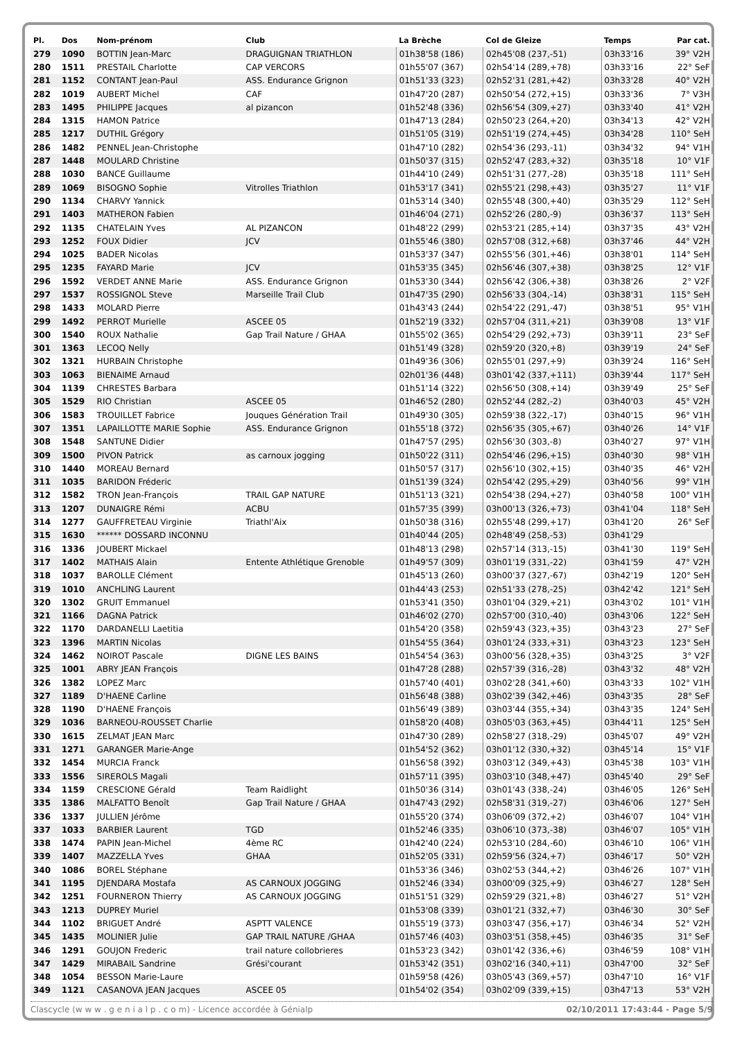| Pl. | Dos | Nom-prénom | Club | La Brèche | Col de Gleize | Temps | Par cat. |
| --- | --- | --- | --- | --- | --- | --- | --- |
| 279 | 1090 | BOTTIN Jean-Marc | DRAGUIGNAN TRIATHLON | 01h38'58 (186) | 02h45'08 (237,-51) | 03h33'16 | 39° V2H |
| 280 | 1511 | PRESTAIL Charlotte | CAP VERCORS | 01h55'07 (367) | 02h54'14 (289,+78) | 03h33'16 | 22° SeF |
| 281 | 1152 | CONTANT Jean-Paul | ASS. Endurance Grignon | 01h51'33 (323) | 02h52'31 (281,+42) | 03h33'28 | 40° V2H |
| 282 | 1019 | AUBERT Michel | CAF | 01h47'20 (287) | 02h50'54 (272,+15) | 03h33'36 | 7° V3H |
| 283 | 1495 | PHILIPPE Jacques | al pizancon | 01h52'48 (336) | 02h56'54 (309,+27) | 03h33'40 | 41° V2H |
| 284 | 1315 | HAMON Patrice | | 01h47'13 (284) | 02h50'23 (264,+20) | 03h34'13 | 42° V2H |
| 285 | 1217 | DUTHIL Grégory | | 01h51'05 (319) | 02h51'19 (274,+45) | 03h34'28 | 110° SeH |
| 286 | 1482 | PENNEL Jean-Christophe | | 01h47'10 (282) | 02h54'36 (293,-11) | 03h34'32 | 94° V1H |
| 287 | 1448 | MOULARD Christine | | 01h50'37 (315) | 02h52'47 (283,+32) | 03h35'18 | 10° V1F |
| 288 | 1030 | BANCE Guillaume | | 01h44'10 (249) | 02h51'31 (277,-28) | 03h35'18 | 111° SeH |
| 289 | 1069 | BISOGNO Sophie | Vitrolles Triathlon | 01h53'17 (341) | 02h55'21 (298,+43) | 03h35'27 | 11° V1F |
| 290 | 1134 | CHARVY Yannick | | 01h53'14 (340) | 02h55'48 (300,+40) | 03h35'29 | 112° SeH |
| 291 | 1403 | MATHERON Fabien | | 01h46'04 (271) | 02h52'26 (280,-9) | 03h36'37 | 113° SeH |
| 292 | 1135 | CHATELAIN Yves | AL PIZANCON | 01h48'22 (299) | 02h53'21 (285,+14) | 03h37'35 | 43° V2H |
| 293 | 1252 | FOUX Didier | JCV | 01h55'46 (380) | 02h57'08 (312,+68) | 03h37'46 | 44° V2H |
| 294 | 1025 | BADER Nicolas | | 01h53'37 (347) | 02h55'56 (301,+46) | 03h38'01 | 114° SeH |
| 295 | 1235 | FAYARD Marie | JCV | 01h53'35 (345) | 02h56'46 (307,+38) | 03h38'25 | 12° V1F |
| 296 | 1592 | VERDET ANNE Marie | ASS. Endurance Grignon | 01h53'30 (344) | 02h56'42 (306,+38) | 03h38'26 | 2° V2F |
| 297 | 1537 | ROSSIGNOL Steve | Marseille Trail Club | 01h47'35 (290) | 02h56'33 (304,-14) | 03h38'31 | 115° SeH |
| 298 | 1433 | MOLARD Pierre | | 01h43'43 (244) | 02h54'22 (291,-47) | 03h38'51 | 95° V1H |
| 299 | 1492 | PERROT Murielle | ASCEE 05 | 01h52'19 (332) | 02h57'04 (311,+21) | 03h39'08 | 13° V1F |
| 300 | 1540 | ROUX Nathalie | Gap Trail Nature / GHAA | 01h55'02 (365) | 02h54'29 (292,+73) | 03h39'11 | 23° SeF |
| 301 | 1363 | LECOQ Nelly | | 01h51'49 (328) | 02h59'20 (320,+8) | 03h39'19 | 24° SeF |
| 302 | 1321 | HURBAIN Christophe | | 01h49'36 (306) | 02h55'01 (297,+9) | 03h39'24 | 116° SeH |
| 303 | 1063 | BIENAIME Arnaud | | 02h01'36 (448) | 03h01'42 (337,+111) | 03h39'44 | 117° SeH |
| 304 | 1139 | CHRESTES Barbara | | 01h51'14 (322) | 02h56'50 (308,+14) | 03h39'49 | 25° SeF |
| 305 | 1529 | RIO Christian | ASCEE 05 | 01h46'52 (280) | 02h52'44 (282,-2) | 03h40'03 | 45° V2H |
| 306 | 1583 | TROUILLET Fabrice | Jouques Génération Trail | 01h49'30 (305) | 02h59'38 (322,-17) | 03h40'15 | 96° V1H |
| 307 | 1351 | LAPAILLOTTE MARIE Sophie | ASS. Endurance Grignon | 01h55'18 (372) | 02h56'35 (305,+67) | 03h40'26 | 14° V1F |
| 308 | 1548 | SANTUNE Didier | | 01h47'57 (295) | 02h56'30 (303,-8) | 03h40'27 | 97° V1H |
| 309 | 1500 | PIVON Patrick | as carnoux jogging | 01h50'22 (311) | 02h54'46 (296,+15) | 03h40'30 | 98° V1H |
| 310 | 1440 | MOREAU Bernard | | 01h50'57 (317) | 02h56'10 (302,+15) | 03h40'35 | 46° V2H |
| 311 | 1035 | BARIDON Fréderic | | 01h51'39 (324) | 02h54'42 (295,+29) | 03h40'56 | 99° V1H |
| 312 | 1582 | TRON Jean-François | TRAIL GAP NATURE | 01h51'13 (321) | 02h54'38 (294,+27) | 03h40'58 | 100° V1H |
| 313 | 1207 | DUNAIGRE Rémi | ACBU | 01h57'35 (399) | 03h00'13 (326,+73) | 03h41'04 | 118° SeH |
| 314 | 1277 | GAUFFRETEAU Virginie | Triathl'Aix | 01h50'38 (316) | 02h55'48 (299,+17) | 03h41'20 | 26° SeF |
| 315 | 1630 | ****** DOSSARD INCONNU | | 01h40'44 (205) | 02h48'49 (258,-53) | 03h41'29 | |
| 316 | 1336 | JOUBERT Mickael | | 01h48'13 (298) | 02h57'14 (313,-15) | 03h41'30 | 119° SeH |
| 317 | 1402 | MATHAIS Alain | Entente Athlétique Grenoble | 01h49'57 (309) | 03h01'19 (331,-22) | 03h41'59 | 47° V2H |
| 318 | 1037 | BAROLLE Clément | | 01h45'13 (260) | 03h00'37 (327,-67) | 03h42'19 | 120° SeH |
| 319 | 1010 | ANCHLING Laurent | | 01h44'43 (253) | 02h51'33 (278,-25) | 03h42'42 | 121° SeH |
| 320 | 1302 | GRUIT Emmanuel | | 01h53'41 (350) | 03h01'04 (329,+21) | 03h43'02 | 101° V1H |
| 321 | 1166 | DAGNA Patrick | | 01h46'02 (270) | 02h57'00 (310,-40) | 03h43'06 | 122° SeH |
| 322 | 1170 | DARDANELLI Laetitia | | 01h54'20 (358) | 02h59'43 (323,+35) | 03h43'23 | 27° SeF |
| 323 | 1396 | MARTIN Nicolas | | 01h54'55 (364) | 03h01'24 (333,+31) | 03h43'23 | 123° SeH |
| 324 | 1462 | NOIROT Pascale | DIGNE LES BAINS | 01h54'54 (363) | 03h00'56 (328,+35) | 03h43'25 | 3° V2F |
| 325 | 1001 | ABRY JEAN François | | 01h47'28 (288) | 02h57'39 (316,-28) | 03h43'32 | 48° V2H |
| 326 | 1382 | LOPEZ Marc | | 01h57'40 (401) | 03h02'28 (341,+60) | 03h43'33 | 102° V1H |
| 327 | 1189 | D'HAENE Carline | | 01h56'48 (388) | 03h02'39 (342,+46) | 03h43'35 | 28° SeF |
| 328 | 1190 | D'HAENE François | | 01h56'49 (389) | 03h03'44 (355,+34) | 03h43'35 | 124° SeH |
| 329 | 1036 | BARNEOU-ROUSSET Charlie | | 01h58'20 (408) | 03h05'03 (363,+45) | 03h44'11 | 125° SeH |
| 330 | 1615 | ZELMAT JEAN Marc | | 01h47'30 (289) | 02h58'27 (318,-29) | 03h45'07 | 49° V2H |
| 331 | 1271 | GARANGER Marie-Ange | | 01h54'52 (362) | 03h01'12 (330,+32) | 03h45'14 | 15° V1F |
| 332 | 1454 | MURCIA Franck | | 01h56'58 (392) | 03h03'12 (349,+43) | 03h45'38 | 103° V1H |
| 333 | 1556 | SIREROLS Magali | | 01h57'11 (395) | 03h03'10 (348,+47) | 03h45'40 | 29° SeF |
| 334 | 1159 | CRESCIONE Gérald | Team Raidlight | 01h50'36 (314) | 03h01'43 (338,-24) | 03h46'05 | 126° SeH |
| 335 | 1386 | MALFATTO Benoît | Gap Trail Nature / GHAA | 01h47'43 (292) | 02h58'31 (319,-27) | 03h46'06 | 127° SeH |
| 336 | 1337 | JULLIEN Jérôme | | 01h55'20 (374) | 03h06'09 (372,+2) | 03h46'07 | 104° V1H |
| 337 | 1033 | BARBIER Laurent | TGD | 01h52'46 (335) | 03h06'10 (373,-38) | 03h46'07 | 105° V1H |
| 338 | 1474 | PAPIN Jean-Michel | 4ème RC | 01h42'40 (224) | 02h53'10 (284,-60) | 03h46'10 | 106° V1H |
| 339 | 1407 | MAZZELLA Yves | GHAA | 01h52'05 (331) | 02h59'56 (324,+7) | 03h46'17 | 50° V2H |
| 340 | 1086 | BOREL Stéphane | | 01h53'36 (346) | 03h02'53 (344,+2) | 03h46'26 | 107° V1H |
| 341 | 1195 | DJENDARA Mostafa | AS CARNOUX JOGGING | 01h52'46 (334) | 03h00'09 (325,+9) | 03h46'27 | 128° SeH |
| 342 | 1251 | FOURNERON Thierry | AS CARNOUX JOGGING | 01h51'51 (329) | 02h59'29 (321,+8) | 03h46'27 | 51° V2H |
| 343 | 1213 | DUPREY Muriel | | 01h53'08 (339) | 03h01'21 (332,+7) | 03h46'30 | 30° SeF |
| 344 | 1102 | BRIGUET André | ASPTT VALENCE | 01h55'19 (373) | 03h03'47 (356,+17) | 03h46'34 | 52° V2H |
| 345 | 1435 | MOLINIER Julie | GAP TRAIL NATURE /GHAA | 01h57'46 (403) | 03h03'51 (358,+45) | 03h46'35 | 31° SeF |
| 346 | 1291 | GOUJON Frederic | trail nature collobrieres | 01h53'23 (342) | 03h01'42 (336,+6) | 03h46'59 | 108° V1H |
| 347 | 1429 | MIRABAIL Sandrine | Grési'courant | 01h53'42 (351) | 03h02'16 (340,+11) | 03h47'00 | 32° SeF |
| 348 | 1054 | BESSON Marie-Laure | | 01h59'58 (426) | 03h05'43 (369,+57) | 03h47'10 | 16° V1F |
| 349 | 1121 | CASANOVA JEAN Jacques | ASCEE 05 | 01h54'02 (354) | 03h02'09 (339,+15) | 03h47'13 | 53° V2H |
Clascycle (w w w . g e n i a l p . c o m) - Licence accordée à Génialp 02/10/2011 17:43:44 - Page 5/9